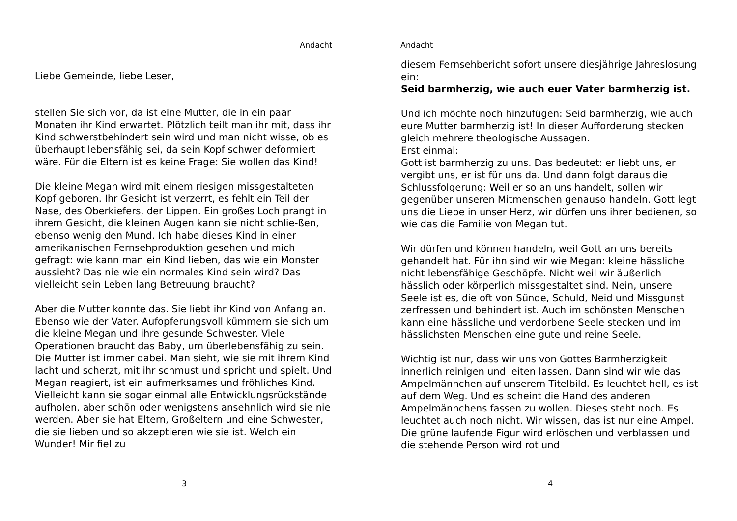Andacht
Liebe Gemeinde, liebe Leser,
stellen Sie sich vor, da ist eine Mutter, die in ein paar Monaten ihr Kind erwartet. Plötzlich teilt man ihr mit, dass ihr Kind schwerstbehindert sein wird und man nicht wisse, ob es überhaupt lebensfähig sei, da sein Kopf schwer deformiert wäre. Für die Eltern ist es keine Frage: Sie wollen das Kind!
Die kleine Megan wird mit einem riesigen missgestalteten Kopf geboren. Ihr Gesicht ist verzerrt, es fehlt ein Teil der Nase, des Oberkiefers, der Lippen. Ein großes Loch prangt in ihrem Gesicht, die kleinen Augen kann sie nicht schlie-ßen, ebenso wenig den Mund. Ich habe dieses Kind in einer amerikanischen Fernsehproduktion gesehen und mich gefragt: wie kann man ein Kind lieben, das wie ein Monster aussieht? Das nie wie ein normales Kind sein wird? Das vielleicht sein Leben lang Betreuung braucht?
Aber die Mutter konnte das. Sie liebt ihr Kind von Anfang an. Ebenso wie der Vater. Aufopferungsvoll kümmern sie sich um die kleine Megan und ihre gesunde Schwester. Viele Operationen braucht das Baby, um überlebensfähig zu sein. Die Mutter ist immer dabei. Man sieht, wie sie mit ihrem Kind lacht und scherzt, mit ihr schmust und spricht und spielt. Und Megan reagiert, ist ein aufmerksames und fröhliches Kind. Vielleicht kann sie sogar einmal alle Entwicklungsrückstände aufholen, aber schön oder wenigstens ansehnlich wird sie nie werden. Aber sie hat Eltern, Großeltern und eine Schwester, die sie lieben und so akzeptieren wie sie ist. Welch ein Wunder! Mir fiel zu
3
Andacht
diesem Fernsehbericht sofort unsere diesjährige Jahreslosung ein:
Seid barmherzig, wie auch euer Vater barmherzig ist.
Und ich möchte noch hinzufügen: Seid barmherzig, wie auch eure Mutter barmherzig ist! In dieser Aufforderung stecken gleich mehrere theologische Aussagen.
Erst einmal:
Gott ist barmherzig zu uns. Das bedeutet: er liebt uns, er vergibt uns, er ist für uns da. Und dann folgt daraus die Schlussfolgerung: Weil er so an uns handelt, sollen wir gegenüber unseren Mitmenschen genauso handeln. Gott legt uns die Liebe in unser Herz, wir dürfen uns ihrer bedienen, so wie das die Familie von Megan tut.
Wir dürfen und können handeln, weil Gott an uns bereits gehandelt hat. Für ihn sind wir wie Megan: kleine hässliche nicht lebensfähige Geschöpfe. Nicht weil wir äußerlich hässlich oder körperlich missgestaltet sind. Nein, unsere Seele ist es, die oft von Sünde, Schuld, Neid und Missgunst zerfressen und behindert ist. Auch im schönsten Menschen kann eine hässliche und verdorbene Seele stecken und im hässlichsten Menschen eine gute und reine Seele.
Wichtig ist nur, dass wir uns von Gottes Barmherzigkeit innerlich reinigen und leiten lassen. Dann sind wir wie das Ampelmännchen auf unserem Titelbild. Es leuchtet hell, es ist auf dem Weg. Und es scheint die Hand des anderen Ampelmännchens fassen zu wollen. Dieses steht noch. Es leuchtet auch noch nicht. Wir wissen, das ist nur eine Ampel. Die grüne laufende Figur wird erlöschen und verblassen und die stehende Person wird rot und
4